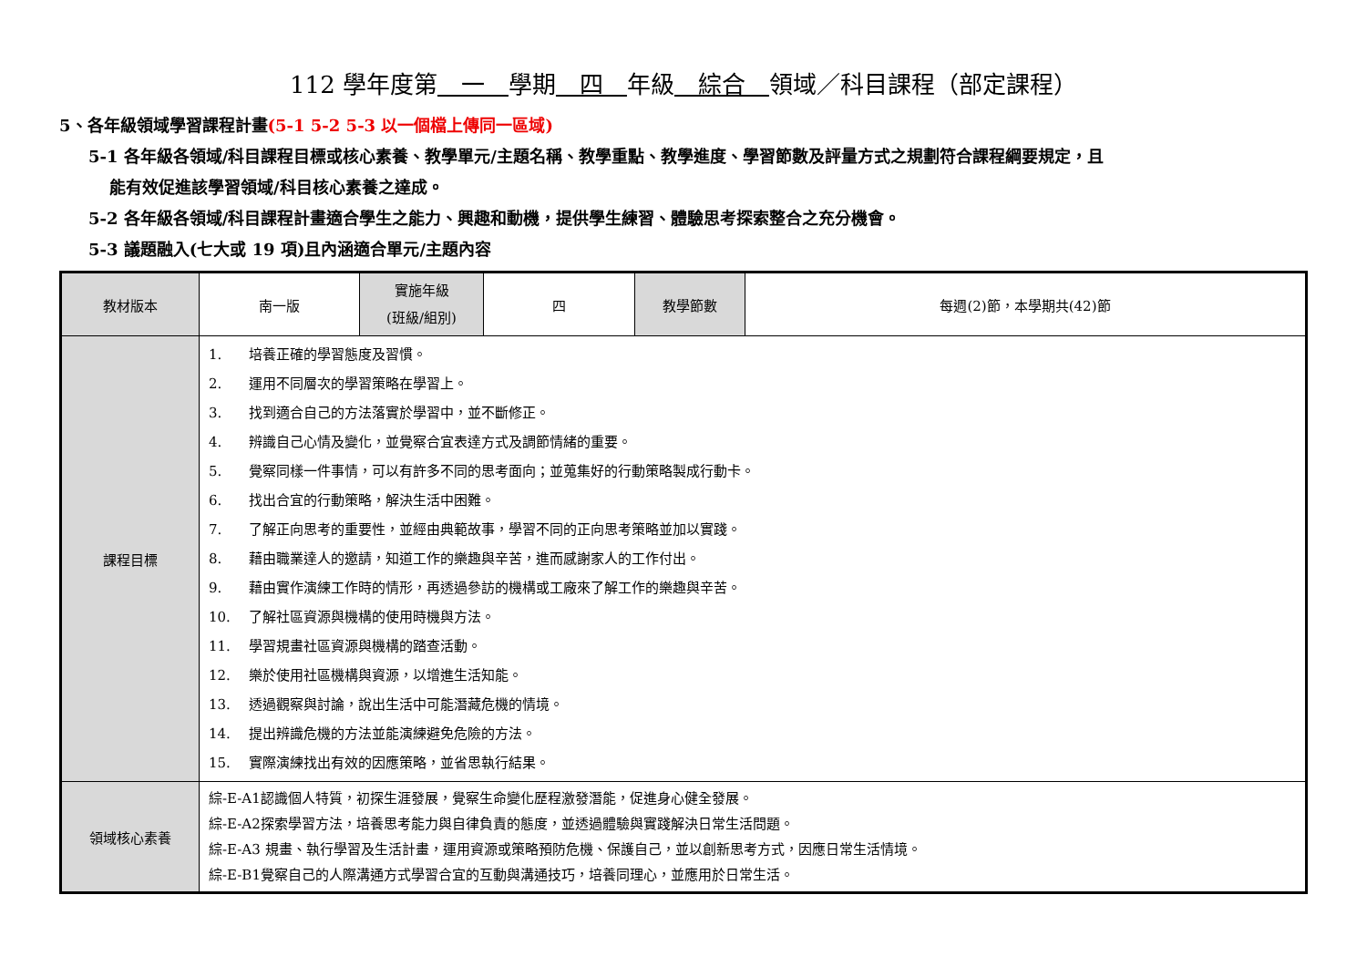112 學年度第　一　學期　四　年級　綜合　領域／科目課程（部定課程）
5、各年級領域學習課程計畫(5-1 5-2 5-3 以一個檔上傳同一區域)
5-1 各年級各領域/科目課程目標或核心素養、教學單元/主題名稱、教學重點、教學進度、學習節數及評量方式之規劃符合課程綱要規定，且
能有效促進該學習領域/科目核心素養之達成。
5-2 各年級各領域/科目課程計畫適合學生之能力、興趣和動機，提供學生練習、體驗思考探索整合之充分機會。
5-3 議題融入(七大或 19 項)且內涵適合單元/主題內容
| 教材版本 | 南一版 | 實施年級 (班級/組別) | 四 | 教學節數 | 每週(2)節，本學期共(42)節 |
| 課程目標 | 1. 培養正確的學習態度及習慣。 2. 運用不同層次的學習策略在學習上。 3. 找到適合自己的方法落實於學習中，並不斷修正。 4. 辨識自己心情及變化，並覺察合宜表達方式及調節情緒的重要。 5. 覺察同樣一件事情，可以有許多不同的思考面向；並蒐集好的行動策略製成行動卡。 6. 找出合宜的行動策略，解決生活中困難。 7. 了解正向思考的重要性，並經由典範故事，學習不同的正向思考策略並加以實踐。 8. 藉由職業達人的邀請，知道工作的樂趣與辛苦，進而感謝家人的工作付出。 9. 藉由實作演練工作時的情形，再透過參訪的機構或工廠來了解工作的樂趣與辛苦。 10. 了解社區資源與機構的使用時機與方法。 11. 學習規畫社區資源與機構的踏查活動。 12. 樂於使用社區機構與資源，以增進生活知能。 13. 透過觀察與討論，說出生活中可能潛藏危機的情境。 14. 提出辨識危機的方法並能演練避免危險的方法。 15. 實際演練找出有效的因應策略，並省思執行結果。 | | | | |
| 領域核心素養 | 綜-E-A1認識個人特質，初探生涯發展，覺察生命變化歷程激發潛能，促進身心健全發展。 綜-E-A2探索學習方法，培養思考能力與自律負責的態度，並透過體驗與實踐解決日常生活問題。 綜-E-A3 規畫、執行學習及生活計畫，運用資源或策略預防危機、保護自己，並以創新思考方式，因應日常生活情境。 綜-E-B1覺察自己的人際溝通方式學習合宜的互動與溝通技巧，培養同理心，並應用於日常生活。 | | | | |